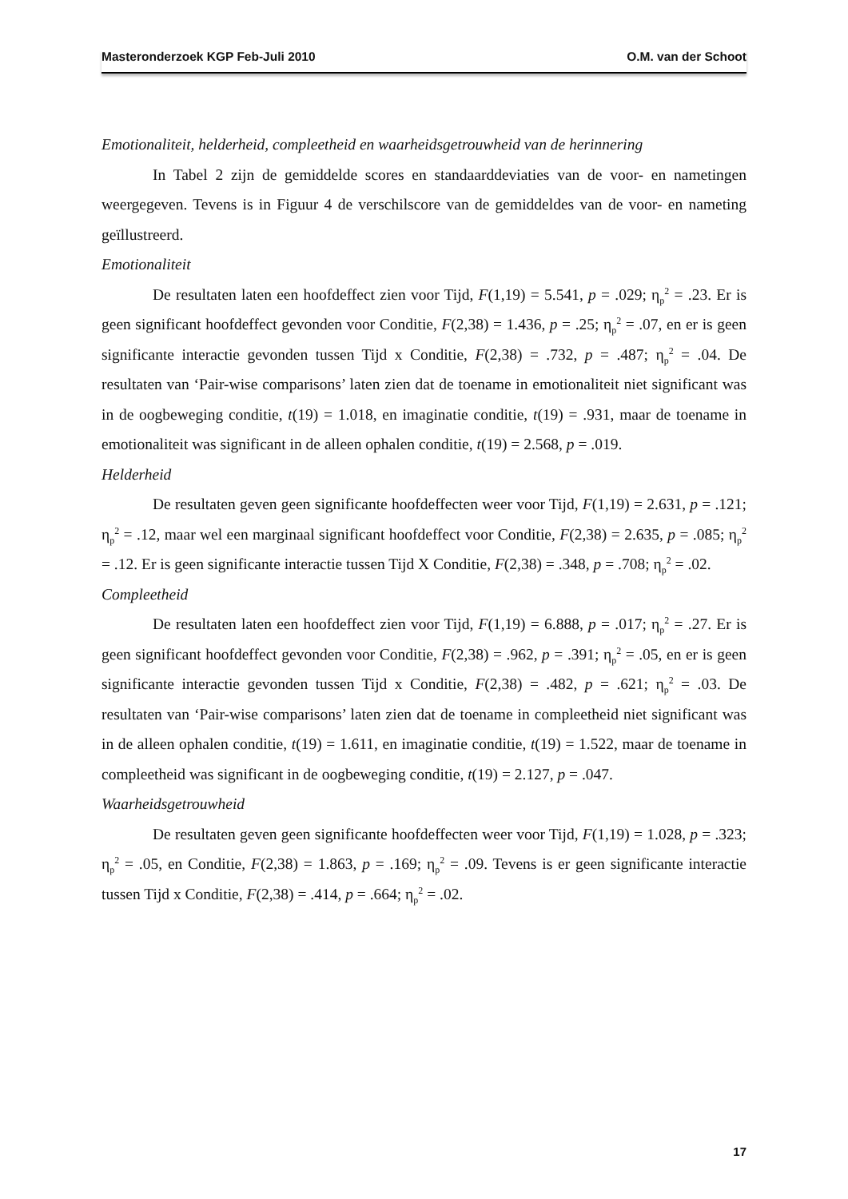Masteronderzoek KGP Feb-Juli 2010 O.M. van der Schoot
Emotionaliteit, helderheid, compleetheid en waarheidsgetrouwheid van de herinnering
In Tabel 2 zijn de gemiddelde scores en standaarddeviaties van de voor- en nametingen weergegeven. Tevens is in Figuur 4 de verschilscore van de gemiddeldes van de voor- en nameting geïllustreerd.
Emotionaliteit
De resultaten laten een hoofdeffect zien voor Tijd, F(1,19) = 5.541, p = .029; η<sub>p</sub><sup>2</sup> = .23. Er is geen significant hoofdeffect gevonden voor Conditie, F(2,38) = 1.436, p = .25; η<sub>p</sub><sup>2</sup> = .07, en er is geen significante interactie gevonden tussen Tijd x Conditie, F(2,38) = .732, p = .487; η<sub>p</sub><sup>2</sup> = .04. De resultaten van ‘Pair-wise comparisons’ laten zien dat de toename in emotionaliteit niet significant was in de oogbeweging conditie, t(19) = 1.018, en imaginatie conditie, t(19) = .931, maar de toename in emotionaliteit was significant in de alleen ophalen conditie, t(19) = 2.568, p = .019.
Helderheid
De resultaten geven geen significante hoofdeffecten weer voor Tijd, F(1,19) = 2.631, p = .121; η<sub>p</sub><sup>2</sup> = .12, maar wel een marginaal significant hoofdeffect voor Conditie, F(2,38) = 2.635, p = .085; η<sub>p</sub><sup>2</sup> = .12. Er is geen significante interactie tussen Tijd X Conditie, F(2,38) = .348, p = .708; η<sub>p</sub><sup>2</sup> = .02.
Compleetheid
De resultaten laten een hoofdeffect zien voor Tijd, F(1,19) = 6.888, p = .017; η<sub>p</sub><sup>2</sup> = .27. Er is geen significant hoofdeffect gevonden voor Conditie, F(2,38) = .962, p = .391; η<sub>p</sub><sup>2</sup> = .05, en er is geen significante interactie gevonden tussen Tijd x Conditie, F(2,38) = .482, p = .621; η<sub>p</sub><sup>2</sup> = .03. De resultaten van ‘Pair-wise comparisons’ laten zien dat de toename in compleetheid niet significant was in de alleen ophalen conditie, t(19) = 1.611, en imaginatie conditie, t(19) = 1.522, maar de toename in compleetheid was significant in de oogbeweging conditie, t(19) = 2.127, p = .047.
Waarheidsgetrouwheid
De resultaten geven geen significante hoofdeffecten weer voor Tijd, F(1,19) = 1.028, p = .323; η<sub>p</sub><sup>2</sup> = .05, en Conditie, F(2,38) = 1.863, p = .169; η<sub>p</sub><sup>2</sup> = .09. Tevens is er geen significante interactie tussen Tijd x Conditie, F(2,38) = .414, p = .664; η<sub>p</sub><sup>2</sup> = .02.
17